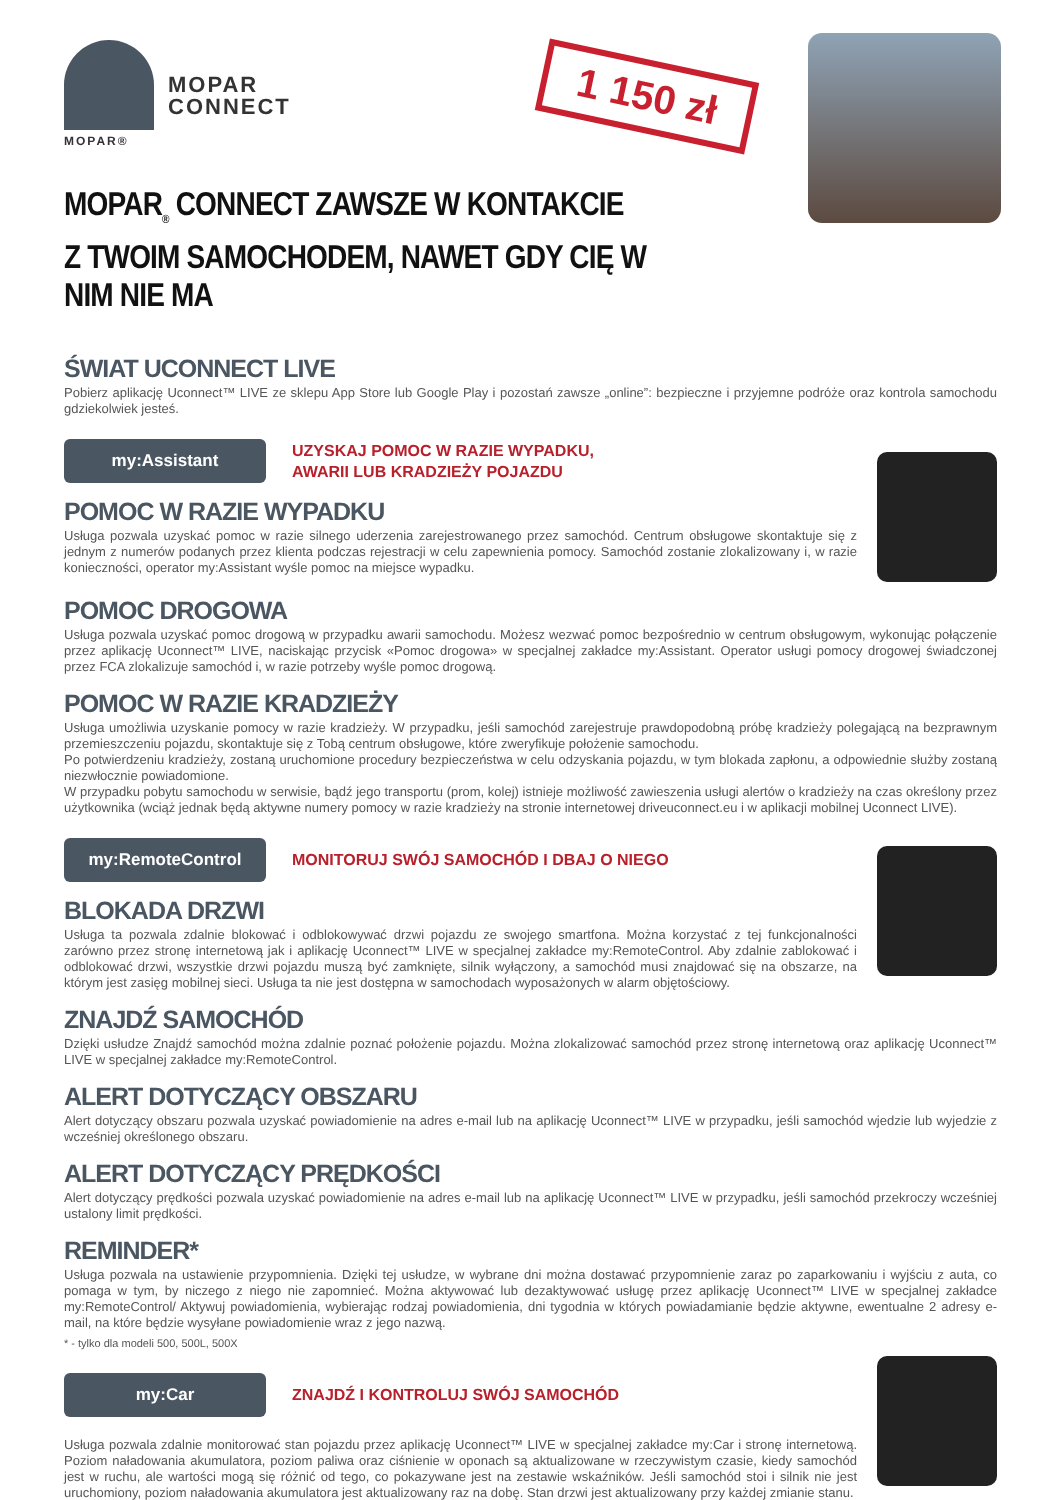MOPAR®
MOPAR
CONNECT
1 150 zł
MOPAR<sub>®</sub> CONNECT ZAWSZE W KONTAKCIE
Z TWOIM SAMOCHODEM, NAWET GDY CIĘ W NIM NIE MA
ŚWIAT UCONNECT LIVE
Pobierz aplikację Uconnect™ LIVE ze sklepu App Store lub Google Play i pozostań zawsze „online”: bezpieczne i przyjemne podróże oraz kontrola samochodu gdziekolwiek jesteś.
my:Assistant
UZYSKAJ POMOC W RAZIE WYPADKU,
AWARII LUB KRADZIEŻY POJAZDU
POMOC W RAZIE WYPADKU
Usługa pozwala uzyskać pomoc w razie silnego uderzenia zarejestrowanego przez samochód. Centrum obsługowe skontaktuje się z jednym z numerów podanych przez klienta podczas rejestracji w celu zapewnienia pomocy. Samochód zostanie zlokalizowany i, w razie konieczności, operator my:Assistant wyśle pomoc na miejsce wypadku.
POMOC DROGOWA
Usługa pozwala uzyskać pomoc drogową w przypadku awarii samochodu. Możesz wezwać pomoc bezpośrednio w centrum obsługowym, wykonując połączenie przez aplikację Uconnect™ LIVE, naciskając przycisk «Pomoc drogowa» w specjalnej zakładce my:Assistant. Operator usługi pomocy drogowej świadczonej przez FCA zlokalizuje samochód i, w razie potrzeby wyśle pomoc drogową.
POMOC W RAZIE KRADZIEŻY
Usługa umożliwia uzyskanie pomocy w razie kradzieży. W przypadku, jeśli samochód zarejestruje prawdopodobną próbę kradzieży polegającą na bezprawnym przemieszczeniu pojazdu, skontaktuje się z Tobą centrum obsługowe, które zweryfikuje położenie samochodu.
Po potwierdzeniu kradzieży, zostaną uruchomione procedury bezpieczeństwa w celu odzyskania pojazdu, w tym blokada zapłonu, a odpowiednie służby zostaną niezwłocznie powiadomione.
W przypadku pobytu samochodu w serwisie, bądź jego transportu (prom, kolej) istnieje możliwość zawieszenia usługi alertów o kradzieży na czas określony przez użytkownika (wciąż jednak będą aktywne numery pomocy w razie kradzieży na stronie internetowej driveuconnect.eu i w aplikacji mobilnej Uconnect LIVE).
my:RemoteControl
MONITORUJ SWÓJ SAMOCHÓD I DBAJ O NIEGO
BLOKADA DRZWI
Usługa ta pozwala zdalnie blokować i odblokowywać drzwi pojazdu ze swojego smartfona. Można korzystać z tej funkcjonalności zarówno przez stronę internetową jak i aplikację Uconnect™ LIVE w specjalnej zakładce my:RemoteControl. Aby zdalnie zablokować i odblokować drzwi, wszystkie drzwi pojazdu muszą być zamknięte, silnik wyłączony, a samochód musi znajdować się na obszarze, na którym jest zasięg mobilnej sieci. Usługa ta nie jest dostępna w samochodach wyposażonych w alarm objętościowy.
ZNAJDŹ SAMOCHÓD
Dzięki usłudze Znajdź samochód można zdalnie poznać położenie pojazdu. Można zlokalizować samochód przez stronę internetową oraz aplikację Uconnect™ LIVE w specjalnej zakładce my:RemoteControl.
ALERT DOTYCZĄCY OBSZARU
Alert dotyczący obszaru pozwala uzyskać powiadomienie na adres e-mail lub na aplikację Uconnect™ LIVE w przypadku, jeśli samochód wjedzie lub wyjedzie z wcześniej określonego obszaru.
ALERT DOTYCZĄCY PRĘDKOŚCI
Alert dotyczący prędkości pozwala uzyskać powiadomienie na adres e-mail lub na aplikację Uconnect™ LIVE w przypadku, jeśli samochód przekroczy wcześniej ustalony limit prędkości.
REMINDER*
Usługa pozwala na ustawienie przypomnienia. Dzięki tej usłudze, w wybrane dni można dostawać przypomnienie zaraz po zaparkowaniu i wyjściu z auta, co pomaga w tym, by niczego z niego nie zapomnieć. Można aktywować lub dezaktywować usługę przez aplikację Uconnect™ LIVE w specjalnej zakładce my:RemoteControl/ Aktywuj powiadomienia, wybierając rodzaj powiadomienia, dni tygodnia w których powiadamianie będzie aktywne, ewentualne 2 adresy e-mail, na które będzie wysyłane powiadomienie wraz z jego nazwą.
* - tylko dla modeli 500, 500L, 500X
my:Car
ZNAJDŹ I KONTROLUJ SWÓJ SAMOCHÓD
Usługa pozwala zdalnie monitorować stan pojazdu przez aplikację Uconnect™ LIVE w specjalnej zakładce my:Car i stronę internetową. Poziom naładowania akumulatora, poziom paliwa oraz ciśnienie w oponach są aktualizowane w rzeczywistym czasie, kiedy samochód jest w ruchu, ale wartości mogą się różnić od tego, co pokazywane jest na zestawie wskaźników. Jeśli samochód stoi i silnik nie jest uruchomiony, poziom naładowania akumulatora jest aktualizowany raz na dobę. Stan drzwi jest aktualizowany przy każdej zmianie stanu.